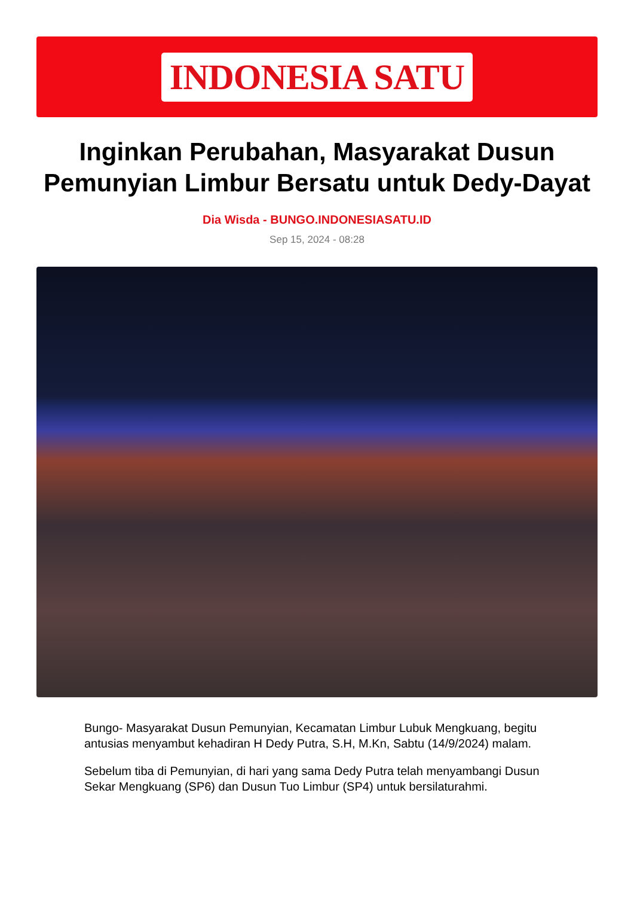INDONESIA SATU
Inginkan Perubahan, Masyarakat Dusun Pemunyian Limbur Bersatu untuk Dedy-Dayat
Dia Wisda - BUNGO.INDONESIASATU.ID
Sep 15, 2024 - 08:28
Bungo- Masyarakat Dusun Pemunyian, Kecamatan Limbur Lubuk Mengkuang, begitu antusias menyambut kehadiran H Dedy Putra, S.H, M.Kn, Sabtu (14/9/2024) malam.
Sebelum tiba di Pemunyian, di hari yang sama Dedy Putra telah menyambangi Dusun Sekar Mengkuang (SP6) dan Dusun Tuo Limbur (SP4) untuk bersilaturahmi.